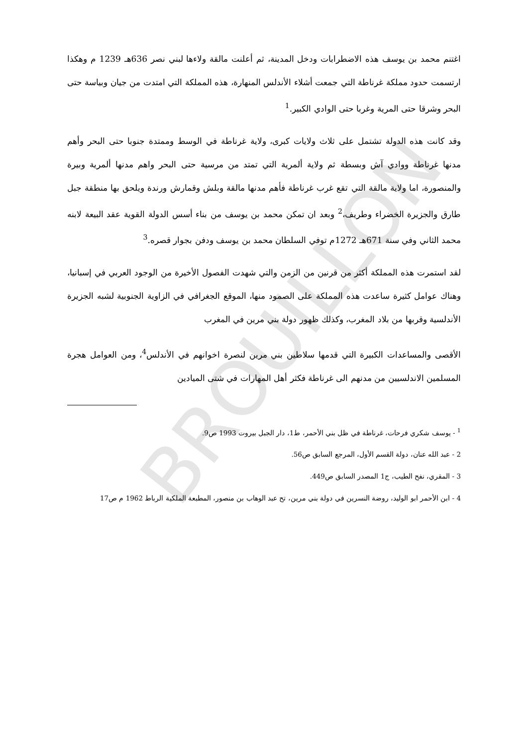BROUILLON
اغتنم محمد بن يوسف هذه الاضطرابات ودخل المدينة، ثم أعلنت مالقة ولاءها لبني نصر 636هـ 1239 م وهكذا ارتسمت حدود مملكة غرناطة التي جمعت أشلاء الأندلس المنهارة، هذه المملكة التي امتدت من جيان وبياسة حتى البحر وشرقا حتى المرية وغربا حتى الوادي الكبير.<sup>1</sup>
وقد كانت هذه الدولة تشتمل على ثلاث ولايات كبرى، ولاية غرناطة في الوسط وممتدة جنوبا حتى البحر وأهم مدنها غرناطة ووادي آش وبسطة ثم ولاية ألمرية التي تمتد من مرسية حتى البحر واهم مدنها ألمرية وبيرة والمنصورة، اما ولاية مالقة التي تقع غرب غرناطة فأهم مدنها مالقة وبلش وقمارش ورندة ويلحق بها منطقة جبل طارق والجزيرة الخضراء وطريف،<sup>2</sup> وبعد ان تمكن محمد بن يوسف من بناء أسس الدولة القوية عقد البيعة لابنه محمد الثاني وفي سنة 671هـ 1272م توفي السلطان محمد بن يوسف ودفن بجوار قصره.<sup>3</sup>
لقد استمرت هذه المملكة أكثر من قرنين من الزمن والتي شهدت الفصول الأخيرة من الوجود العربي في إسبانيا، وهناك عوامل كثيرة ساعدت هذه المملكة على الصمود منها، الموقع الجغرافي في الزاوية الجنوبية لشبه الجزيرة الأندلسية وقربها من بلاد المغرب، وكذلك ظهور دولة بني مرين في المغرب
الأقصى والمساعدات الكبيرة التي قدمها سلاطين بني مرين لنصرة اخوانهم في الأندلس<sup>4</sup>، ومن العوامل هجرة المسلمين الاندلسيين من مدنهم الى غرناطة فكثر أهل المهارات في شتى الميادين
<sup>1</sup> - يوسف شكري فرحات، غرناطة في ظل بني الأحمر، ط1، دار الجبل بيروت 1993 ص9.
2 - عبد الله عنان، دولة القسم الأول، المرجع السابق ص56.
3 - المقري، نفح الطيب، ج1 المصدر السابق ص449.
4 - ابن الأحمر ابو الوليد، روضة النسرين في دولة بني مرين، تح عبد الوهاب بن منصور، المطبعة الملكية الرباط 1962 م ص17